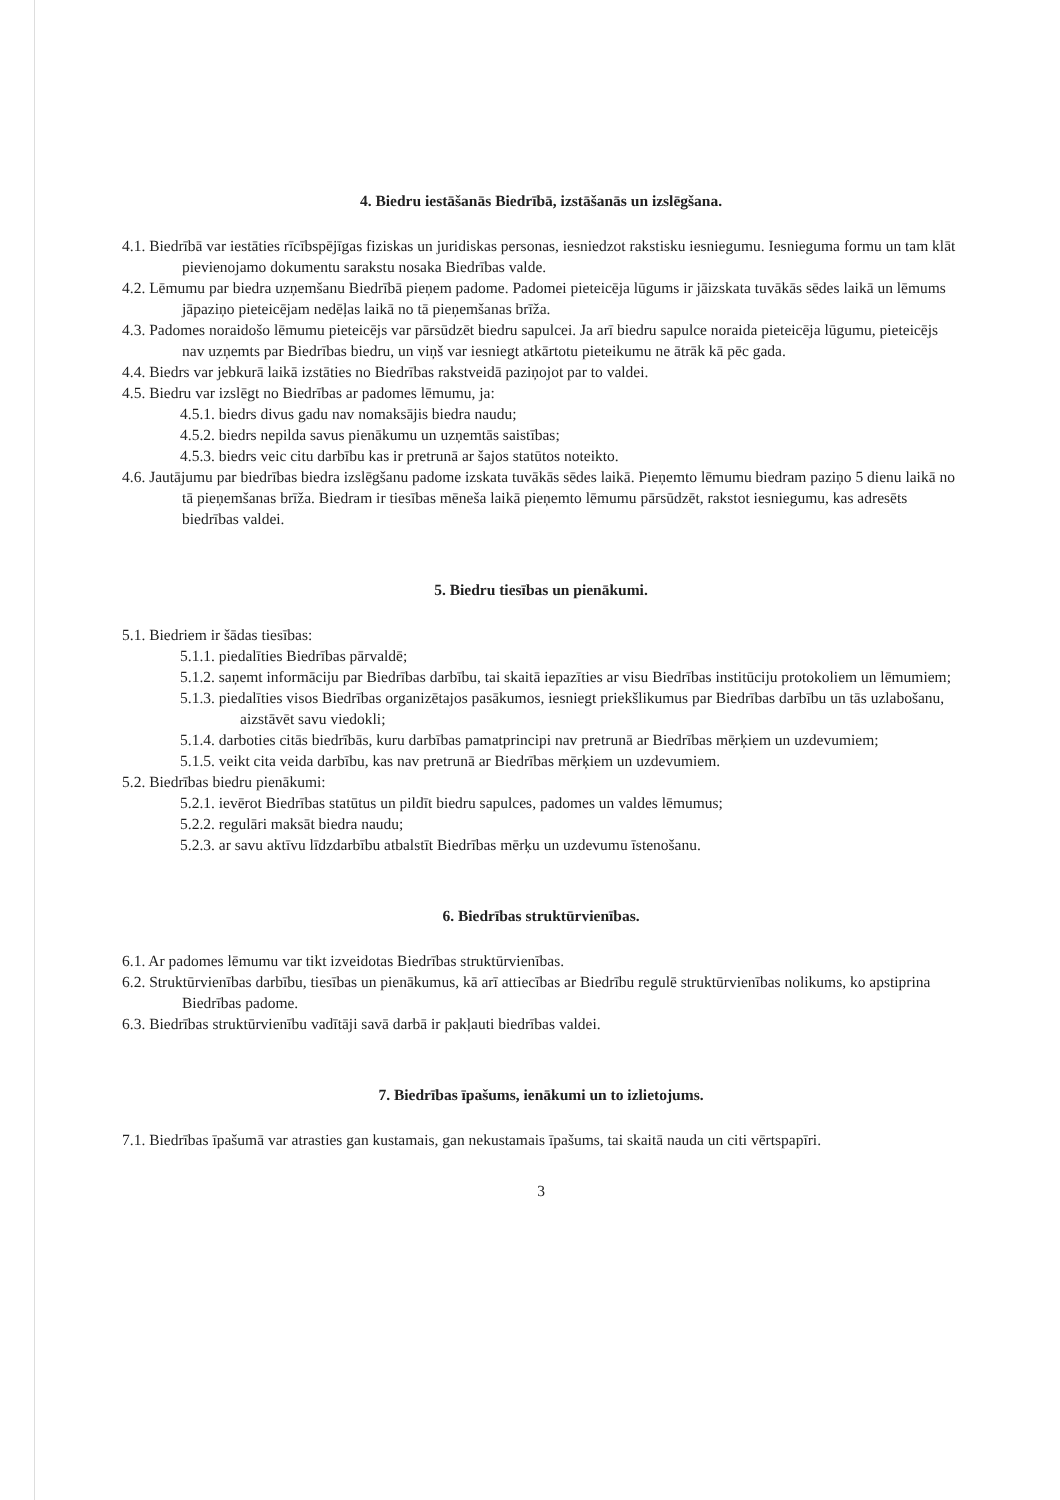4. Biedru iestāšanās Biedrībā, izstāšanās un izslēgšana.
4.1. Biedrībā var iestāties rīcībspējīgas fiziskas un juridiskas personas, iesniedzot rakstisku iesniegumu. Iesnieguma formu un tam klāt pievienojamo dokumentu sarakstu nosaka Biedrības valde.
4.2. Lēmumu par biedra uzņemšanu Biedrībā pieņem padome. Padomei pieteicēja lūgums ir jāizskata tuvākās sēdes laikā un lēmums jāpaziņo pieteicējam nedēļas laikā no tā pieņemšanas brīža.
4.3. Padomes noraidošo lēmumu pieteicējs var pārsūdzēt biedru sapulcei. Ja arī biedru sapulce noraida pieteicēja lūgumu, pieteicējs nav uzņemts par Biedrības biedru, un viņš var iesniegt atkārtotu pieteikumu ne ātrāk kā pēc gada.
4.4. Biedrs var jebkurā laikā izstāties no Biedrības rakstveidā paziņojot par to valdei.
4.5. Biedru var izslēgt no Biedrības ar padomes lēmumu, ja:
4.5.1. biedrs divus gadu nav nomaksājis biedra naudu;
4.5.2. biedrs nepilda savus pienākumu un uzņemtās saistības;
4.5.3. biedrs veic citu darbību kas ir pretrunā ar šajos statūtos noteikto.
4.6. Jautājumu par biedrības biedra izslēgšanu padome izskata tuvākās sēdes laikā. Pieņemto lēmumu biedram paziņo 5 dienu laikā no tā pieņemšanas brīža. Biedram ir tiesības mēneša laikā pieņemto lēmumu pārsūdzēt, rakstot iesniegumu, kas adresēts biedrības valdei.
5. Biedru tiesības un pienākumi.
5.1. Biedriem ir šādas tiesības:
5.1.1. piedalīties Biedrības pārvaldē;
5.1.2. saņemt informāciju par Biedrības darbību, tai skaitā iepazīties ar visu Biedrības institūciju protokoliem un lēmumiem;
5.1.3. piedalīties visos Biedrības organizētajos pasākumos, iesniegt priekšlikumus par Biedrības darbību un tās uzlabošanu, aizstāvēt savu viedokli;
5.1.4. darboties citās biedrībās, kuru darbības pamatprincipi nav pretrunā ar Biedrības mērķiem un uzdevumiem;
5.1.5. veikt cita veida darbību, kas nav pretrunā ar Biedrības mērķiem un uzdevumiem.
5.2. Biedrības biedru pienākumi:
5.2.1. ievērot Biedrības statūtus un pildīt biedru sapulces, padomes un valdes lēmumus;
5.2.2. regulāri maksāt biedra naudu;
5.2.3. ar savu aktīvu līdzdarbību atbalstīt Biedrības mērķu un uzdevumu īstenošanu.
6. Biedrības struktūrvienības.
6.1. Ar padomes lēmumu var tikt izveidotas Biedrības struktūrvienības.
6.2. Struktūrvienības darbību, tiesības un pienākumus, kā arī attiecības ar Biedrību regulē struktūrvienības nolikums, ko apstiprina Biedrības padome.
6.3. Biedrības struktūrvienību vadītāji savā darbā ir pakļauti biedrības valdei.
7. Biedrības īpašums, ienākumi un to izlietojums.
7.1. Biedrības īpašumā var atrasties gan kustamais, gan nekustamais īpašums, tai skaitā nauda un citi vērtspapīri.
3